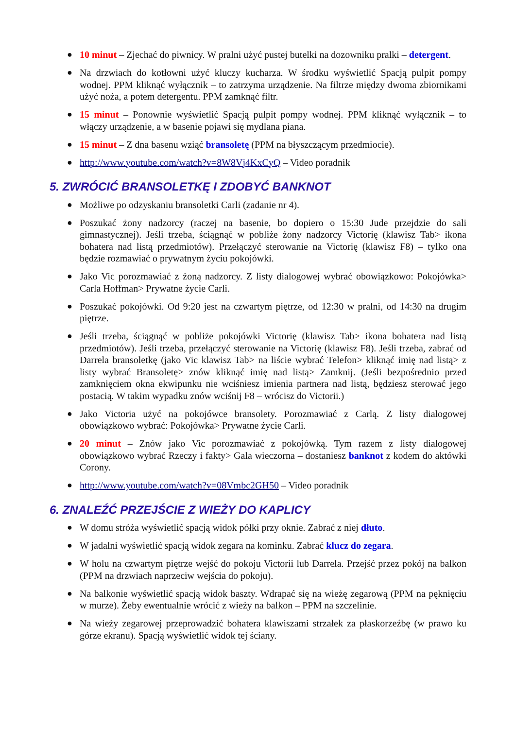● 10 minut – Zjechać do piwnicy. W pralni użyć pustej butelki na dozowniku pralki – detergent.
● Na drzwiach do kotłowni użyć kluczy kucharza. W środku wyświetlić Spacją pulpit pompy wodnej. PPM kliknąć wyłącznik – to zatrzyma urządzenie. Na filtrze między dwoma zbiornikami użyć noża, a potem detergentu. PPM zamknąć filtr.
● 15 minut – Ponownie wyświetlić Spacją pulpit pompy wodnej. PPM kliknąć wyłącznik – to włączy urządzenie, a w basenie pojawi się mydlana piana.
● 15 minut – Z dna basenu wziąć bransoletę (PPM na błyszczącym przedmiocie).
● http://www.youtube.com/watch?v=8W8Vj4KxCyQ – Video poradnik
5. ZWRÓCIĆ BRANSOLETKĘ I ZDOBYĆ BANKNOT
● Możliwe po odzyskaniu bransoletki Carli (zadanie nr 4).
● Poszukać żony nadzorcy (raczej na basenie, bo dopiero o 15:30 Jude przejdzie do sali gimnastycznej). Jeśli trzeba, ściągnąć w pobliże żony nadzorcy Victorię (klawisz Tab> ikona bohatera nad listą przedmiotów). Przełączyć sterowanie na Victorię (klawisz F8) – tylko ona będzie rozmawiać o prywatnym życiu pokojówki.
● Jako Vic porozmawiać z żoną nadzorcy. Z listy dialogowej wybrać obowiązkowo: Pokojówka> Carla Hoffman> Prywatne życie Carli.
● Poszukać pokojówki. Od 9:20 jest na czwartym piętrze, od 12:30 w pralni, od 14:30 na drugim piętrze.
● Jeśli trzeba, ściągnąć w pobliże pokojówki Victorię (klawisz Tab> ikona bohatera nad listą przedmiotów). Jeśli trzeba, przełączyć sterowanie na Victorię (klawisz F8). Jeśli trzeba, zabrać od Darrela bransoletkę (jako Vic klawisz Tab> na liście wybrać Telefon> kliknąć imię nad listą> z listy wybrać Bransoletę> znów kliknąć imię nad listą> Zamknij. (Jeśli bezpośrednio przed zamknięciem okna ekwipunku nie wciśniesz imienia partnera nad listą, będziesz sterować jego postacią. W takim wypadku znów wciśnij F8 – wrócisz do Victorii.)
● Jako Victoria użyć na pokojówce bransolety. Porozmawiać z Carlą. Z listy dialogowej obowiązkowo wybrać: Pokojówka> Prywatne życie Carli.
● 20 minut – Znów jako Vic porozmawiać z pokojówką. Tym razem z listy dialogowej obowiązkowo wybrać Rzeczy i fakty> Gala wieczorna – dostaniesz banknot z kodem do aktówki Corony.
● http://www.youtube.com/watch?v=08Vmbc2GH50 – Video poradnik
6. ZNALEŹĆ PRZEJŚCIE Z WIEŻY DO KAPLICY
● W domu stróża wyświetlić spacją widok półki przy oknie. Zabrać z niej dłuto.
● W jadalni wyświetlić spacją widok zegara na kominku. Zabrać klucz do zegara.
● W holu na czwartym piętrze wejść do pokoju Victorii lub Darrela. Przejść przez pokój na balkon (PPM na drzwiach naprzeciw wejścia do pokoju).
● Na balkonie wyświetlić spacją widok baszty. Wdrapać się na wieżę zegarową (PPM na pęknięciu w murze). Żeby ewentualnie wrócić z wieży na balkon – PPM na szczelinie.
● Na wieży zegarowej przeprowadzić bohatera klawiszami strzałek za płaskorzeźbę (w prawo ku górze ekranu). Spacją wyświetlić widok tej ściany.